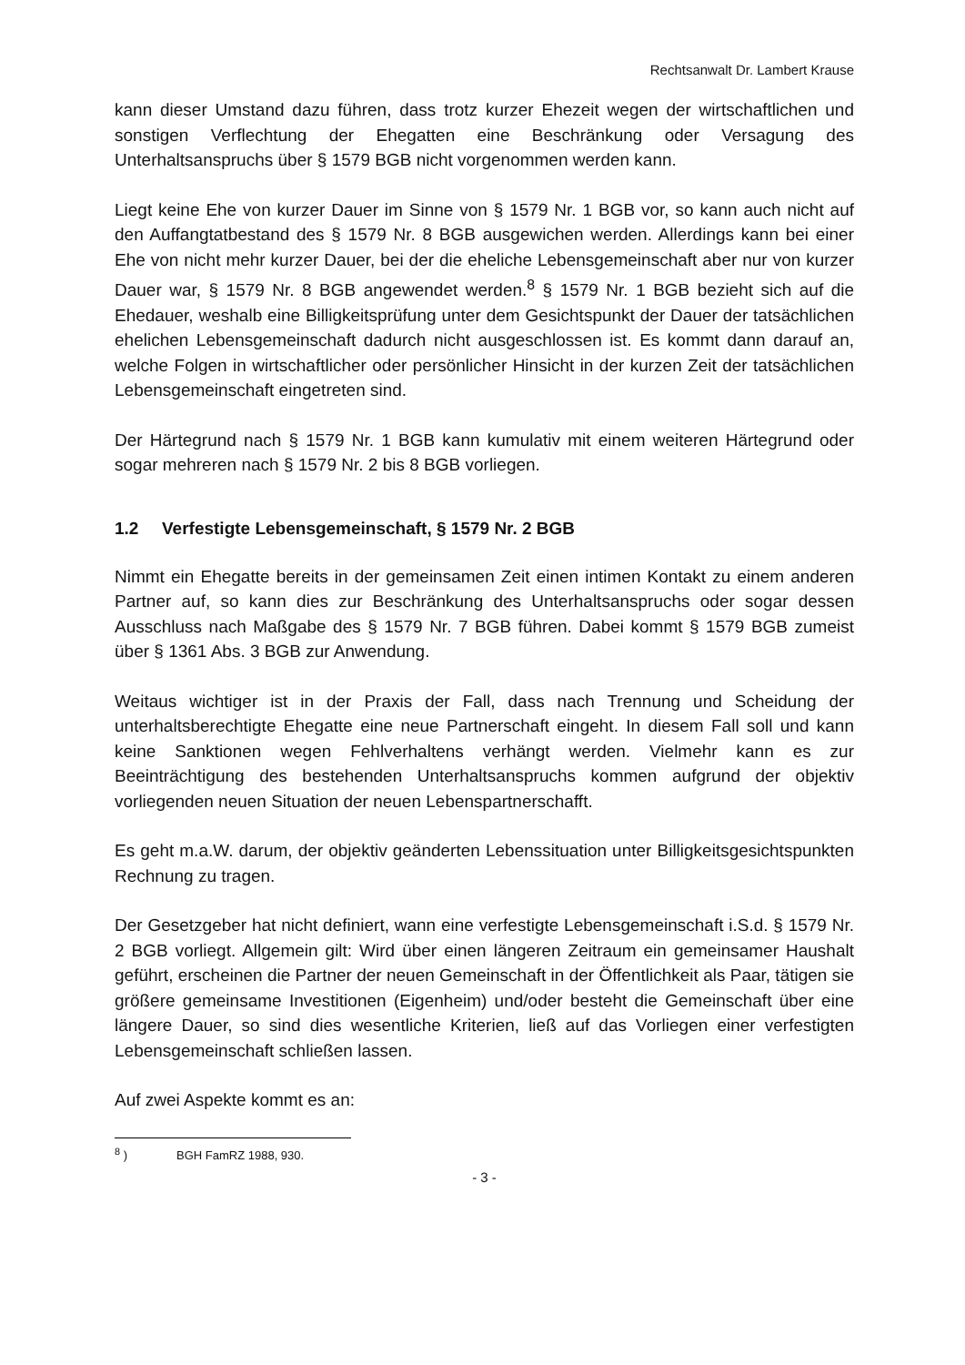Rechtsanwalt Dr. Lambert Krause
kann dieser Umstand dazu führen, dass trotz kurzer Ehezeit wegen der wirtschaftlichen und sonstigen Verflechtung der Ehegatten eine Beschränkung oder Versagung des Unterhaltsanspruchs über § 1579 BGB nicht vorgenommen werden kann.
Liegt keine Ehe von kurzer Dauer im Sinne von § 1579 Nr. 1 BGB vor, so kann auch nicht auf den Auffangtatbestand des § 1579 Nr. 8 BGB ausgewichen werden. Allerdings kann bei einer Ehe von nicht mehr kurzer Dauer, bei der die eheliche Lebensgemeinschaft aber nur von kurzer Dauer war, § 1579 Nr. 8 BGB angewendet werden.<sup>8</sup> § 1579 Nr. 1 BGB bezieht sich auf die Ehedauer, weshalb eine Billigkeitsprüfung unter dem Gesichtspunkt der Dauer der tatsächlichen ehelichen Lebensgemeinschaft dadurch nicht ausgeschlossen ist. Es kommt dann darauf an, welche Folgen in wirtschaftlicher oder persönlicher Hinsicht in der kurzen Zeit der tatsächlichen Lebensgemeinschaft eingetreten sind.
Der Härtegrund nach § 1579 Nr. 1 BGB kann kumulativ mit einem weiteren Härtegrund oder sogar mehreren nach § 1579 Nr. 2 bis 8 BGB vorliegen.
1.2 Verfestigte Lebensgemeinschaft, § 1579 Nr. 2 BGB
Nimmt ein Ehegatte bereits in der gemeinsamen Zeit einen intimen Kontakt zu einem anderen Partner auf, so kann dies zur Beschränkung des Unterhaltsanspruchs oder sogar dessen Ausschluss nach Maßgabe des § 1579 Nr. 7 BGB führen. Dabei kommt § 1579 BGB zumeist über § 1361 Abs. 3 BGB zur Anwendung.
Weitaus wichtiger ist in der Praxis der Fall, dass nach Trennung und Scheidung der unterhaltsberechtigte Ehegatte eine neue Partnerschaft eingeht. In diesem Fall soll und kann keine Sanktionen wegen Fehlverhaltens verhängt werden. Vielmehr kann es zur Beeinträchtigung des bestehenden Unterhaltsanspruchs kommen aufgrund der objektiv vorliegenden neuen Situation der neuen Lebenspartnerschafft.
Es geht m.a.W. darum, der objektiv geänderten Lebenssituation unter Billigkeitsgesichtspunkten Rechnung zu tragen.
Der Gesetzgeber hat nicht definiert, wann eine verfestigte Lebensgemeinschaft i.S.d. § 1579 Nr. 2 BGB vorliegt. Allgemein gilt: Wird über einen längeren Zeitraum ein gemeinsamer Haushalt geführt, erscheinen die Partner der neuen Gemeinschaft in der Öffentlichkeit als Paar, tätigen sie größere gemeinsame Investitionen (Eigenheim) und/oder besteht die Gemeinschaft über eine längere Dauer, so sind dies wesentliche Kriterien, ließ auf das Vorliegen einer verfestigten Lebensgemeinschaft schließen lassen.
Auf zwei Aspekte kommt es an:
<sup>8</sup> ) BGH FamRZ 1988, 930.
- 3 -